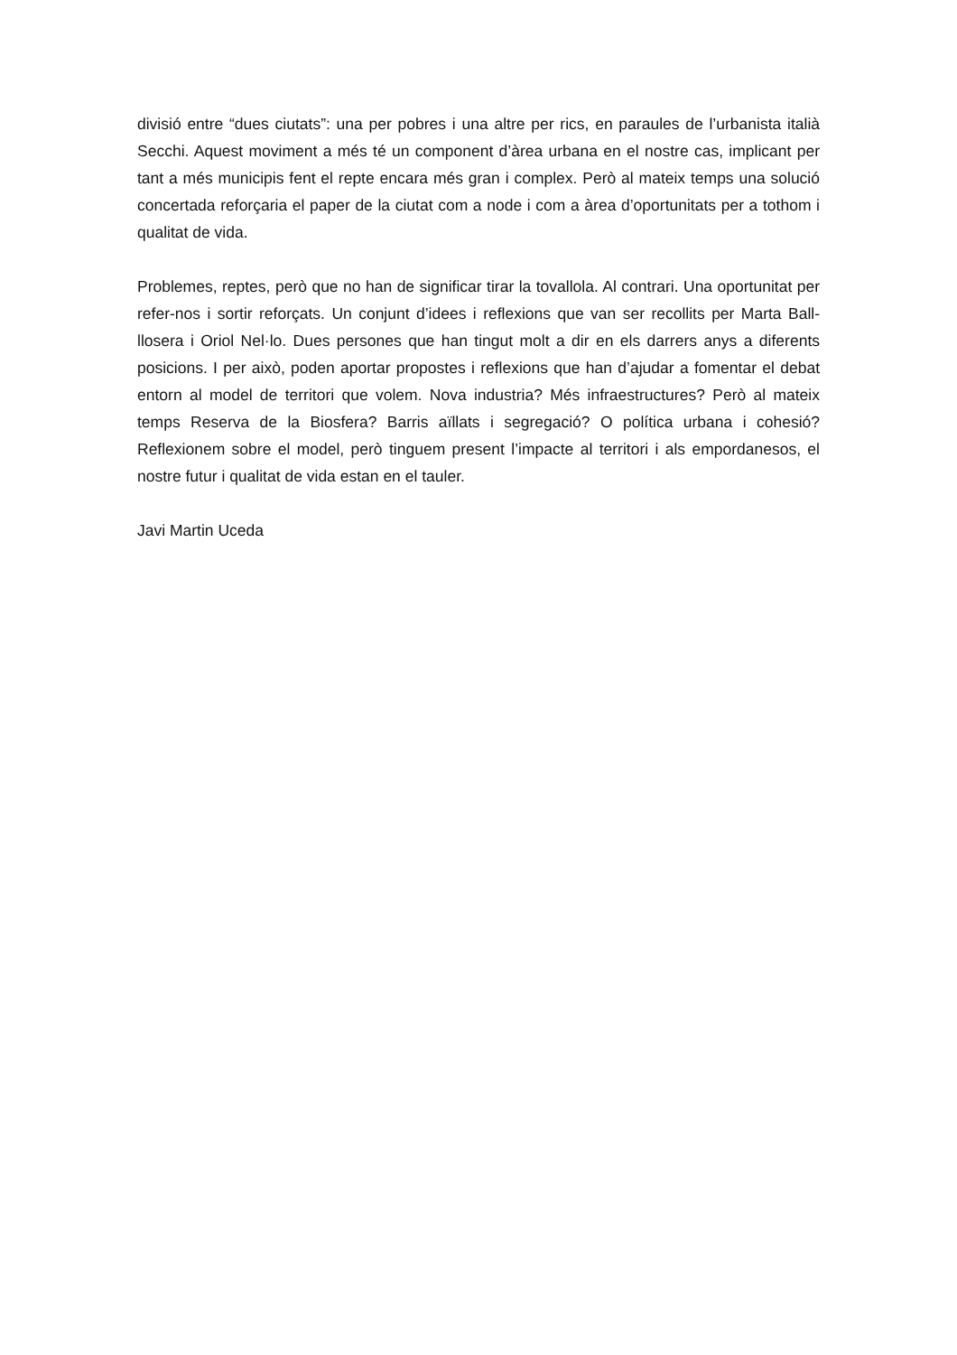divisió entre “dues ciutats”: una per pobres i una altre per rics, en paraules de l’urbanista italià Secchi. Aquest moviment a més té un component d’àrea urbana en el nostre cas, implicant per tant a més municipis fent el repte encara més gran i complex. Però al mateix temps una solució concertada reforçaria el paper de la ciutat com a node i com a àrea d’oportunitats per a tothom i qualitat de vida.
Problemes, reptes, però que no han de significar tirar la tovallola. Al contrari. Una oportunitat per refer-nos i sortir reforçats. Un conjunt d’idees i reflexions que van ser recollits per Marta Ball-llosera i Oriol Nel·lo. Dues persones que han tingut molt a dir en els darrers anys a diferents posicions. I per això, poden aportar propostes i reflexions que han d’ajudar a fomentar el debat entorn al model de territori que volem. Nova industria? Més infraestructures? Però al mateix temps Reserva de la Biosfera? Barris aïllats i segregació? O política urbana i cohesió? Reflexionem sobre el model, però tinguem present l’impacte al territori i als empordanesos, el nostre futur i qualitat de vida estan en el tauler.
Javi Martin Uceda